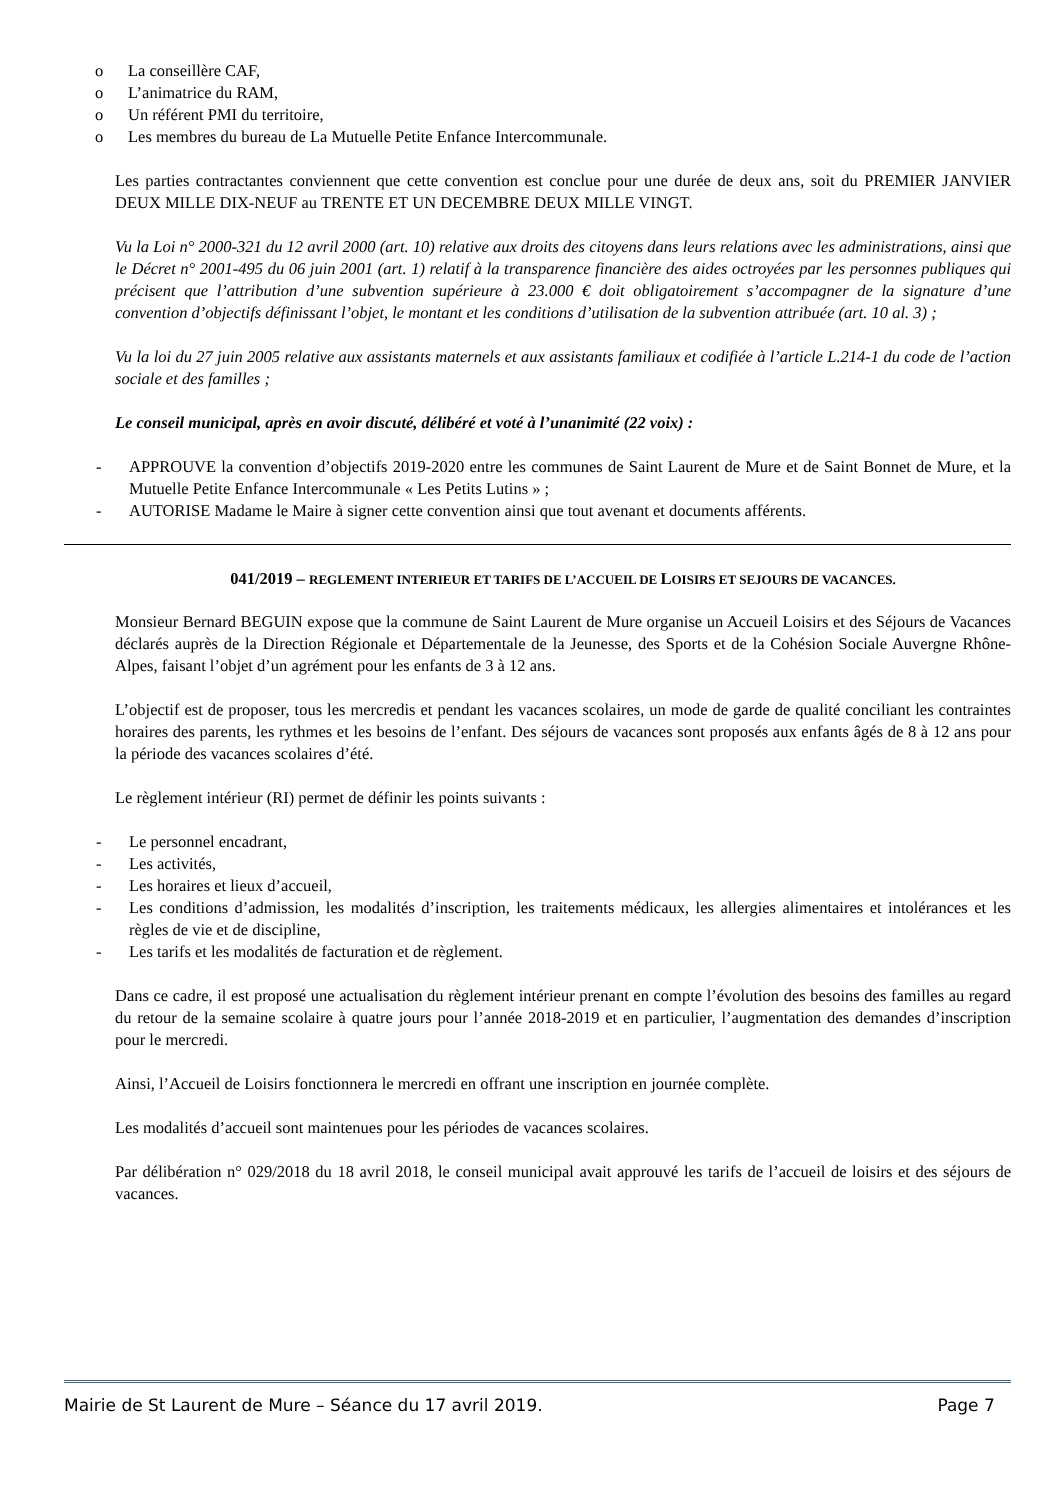o La conseillère CAF,
o L’animatrice du RAM,
o Un référent PMI du territoire,
o Les membres du bureau de La Mutuelle Petite Enfance Intercommunale.
Les parties contractantes conviennent que cette convention est conclue pour une durée de deux ans, soit du PREMIER JANVIER DEUX MILLE DIX-NEUF au TRENTE ET UN DECEMBRE DEUX MILLE VINGT.
Vu la Loi n° 2000-321 du 12 avril 2000 (art. 10) relative aux droits des citoyens dans leurs relations avec les administrations, ainsi que le Décret n° 2001-495 du 06 juin 2001 (art. 1) relatif à la transparence financière des aides octroyées par les personnes publiques qui précisent que l’attribution d’une subvention supérieure à 23.000 € doit obligatoirement s’accompagner de la signature d’une convention d’objectifs définissant l’objet, le montant et les conditions d’utilisation de la subvention attribuée (art. 10 al. 3) ;
Vu la loi du 27 juin 2005 relative aux assistants maternels et aux assistants familiaux et codifiée à l’article L.214-1 du code de l’action sociale et des familles ;
Le conseil municipal, après en avoir discuté, délibéré et voté à l’unanimité (22 voix) :
- APPROUVE la convention d’objectifs 2019-2020 entre les communes de Saint Laurent de Mure et de Saint Bonnet de Mure, et la Mutuelle Petite Enfance Intercommunale « Les Petits Lutins » ;
- AUTORISE Madame le Maire à signer cette convention ainsi que tout avenant et documents afférents.
041/2019 – REGLEMENT INTERIEUR ET TARIFS DE L’ACCUEIL DE LOISIRS ET SEJOURS DE VACANCES.
Monsieur Bernard BEGUIN expose que la commune de Saint Laurent de Mure organise un Accueil Loisirs et des Séjours de Vacances déclarés auprès de la Direction Régionale et Départementale de la Jeunesse, des Sports et de la Cohésion Sociale Auvergne Rhône-Alpes, faisant l’objet d’un agrément pour les enfants de 3 à 12 ans.
L’objectif est de proposer, tous les mercredis et pendant les vacances scolaires, un mode de garde de qualité conciliant les contraintes horaires des parents, les rythmes et les besoins de l’enfant. Des séjours de vacances sont proposés aux enfants âgés de 8 à 12 ans pour la période des vacances scolaires d’été.
Le règlement intérieur (RI) permet de définir les points suivants :
- Le personnel encadrant,
- Les activités,
- Les horaires et lieux d’accueil,
- Les conditions d’admission, les modalités d’inscription, les traitements médicaux, les allergies alimentaires et intolérances et les règles de vie et de discipline,
- Les tarifs et les modalités de facturation et de règlement.
Dans ce cadre, il est proposé une actualisation du règlement intérieur prenant en compte l’évolution des besoins des familles au regard du retour de la semaine scolaire à quatre jours pour l’année 2018-2019 et en particulier, l’augmentation des demandes d’inscription pour le mercredi.
Ainsi, l’Accueil de Loisirs fonctionnera le mercredi en offrant une inscription en journée complète.
Les modalités d’accueil sont maintenues pour les périodes de vacances scolaires.
Par délibération n° 029/2018 du 18 avril 2018, le conseil municipal avait approuvé les tarifs de l’accueil de loisirs et des séjours de vacances.
Mairie de St Laurent de Mure – Séance du 17 avril 2019. Page 7